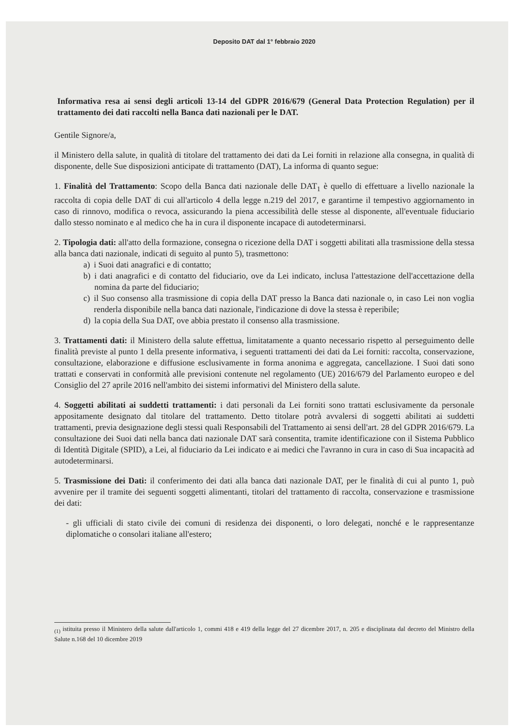Deposito DAT dal 1° febbraio 2020
Informativa resa ai sensi degli articoli 13-14 del GDPR 2016/679 (General Data Protection Regulation) per il trattamento dei dati raccolti nella Banca dati nazionali per le DAT.
Gentile Signore/a,
il Ministero della salute, in qualità di titolare del trattamento dei dati da Lei forniti in relazione alla consegna, in qualità di disponente, delle Sue disposizioni anticipate di trattamento (DAT), La informa di quanto segue:
1. Finalità del Trattamento: Scopo della Banca dati nazionale delle DAT<sub>1</sub> è quello di effettuare a livello nazionale la raccolta di copia delle DAT di cui all'articolo 4 della legge n.219 del 2017, e garantirne il tempestivo aggiornamento in caso di rinnovo, modifica o revoca, assicurando la piena accessibilità delle stesse al disponente, all'eventuale fiduciario dallo stesso nominato e al medico che ha in cura il disponente incapace di autodeterminarsi.
2. Tipologia dati: all'atto della formazione, consegna o ricezione della DAT i soggetti abilitati alla trasmissione della stessa alla banca dati nazionale, indicati di seguito al punto 5), trasmettono:
a) i Suoi dati anagrafici e di contatto;
b) i dati anagrafici e di contatto del fiduciario, ove da Lei indicato, inclusa l'attestazione dell'accettazione della nomina da parte del fiduciario;
c) il Suo consenso alla trasmissione di copia della DAT presso la Banca dati nazionale o, in caso Lei non voglia renderla disponibile nella banca dati nazionale, l'indicazione di dove la stessa è reperibile;
d) la copia della Sua DAT, ove abbia prestato il consenso alla trasmissione.
3. Trattamenti dati: il Ministero della salute effettua, limitatamente a quanto necessario rispetto al perseguimento delle finalità previste al punto 1 della presente informativa, i seguenti trattamenti dei dati da Lei forniti: raccolta, conservazione, consultazione, elaborazione e diffusione esclusivamente in forma anonima e aggregata, cancellazione. I Suoi dati sono trattati e conservati in conformità alle previsioni contenute nel regolamento (UE) 2016/679 del Parlamento europeo e del Consiglio del 27 aprile 2016 nell'ambito dei sistemi informativi del Ministero della salute.
4. Soggetti abilitati ai suddetti trattamenti: i dati personali da Lei forniti sono trattati esclusivamente da personale appositamente designato dal titolare del trattamento. Detto titolare potrà avvalersi di soggetti abilitati ai suddetti trattamenti, previa designazione degli stessi quali Responsabili del Trattamento ai sensi dell'art. 28 del GDPR 2016/679. La consultazione dei Suoi dati nella banca dati nazionale DAT sarà consentita, tramite identificazione con il Sistema Pubblico di Identità Digitale (SPID), a Lei, al fiduciario da Lei indicato e ai medici che l'avranno in cura in caso di Sua incapacità ad autodeterminarsi.
5. Trasmissione dei Dati: il conferimento dei dati alla banca dati nazionale DAT, per le finalità di cui al punto 1, può avvenire per il tramite dei seguenti soggetti alimentanti, titolari del trattamento di raccolta, conservazione e trasmissione dei dati:
- gli ufficiali di stato civile dei comuni di residenza dei disponenti, o loro delegati, nonché e le rappresentanze diplomatiche o consolari italiane all'estero;
<sub>(1)</sub> istituita presso il Ministero della salute dall'articolo 1, commi 418 e 419 della legge del 27 dicembre 2017, n. 205 e disciplinata dal decreto del Ministro della Salute n.168 del 10 dicembre 2019